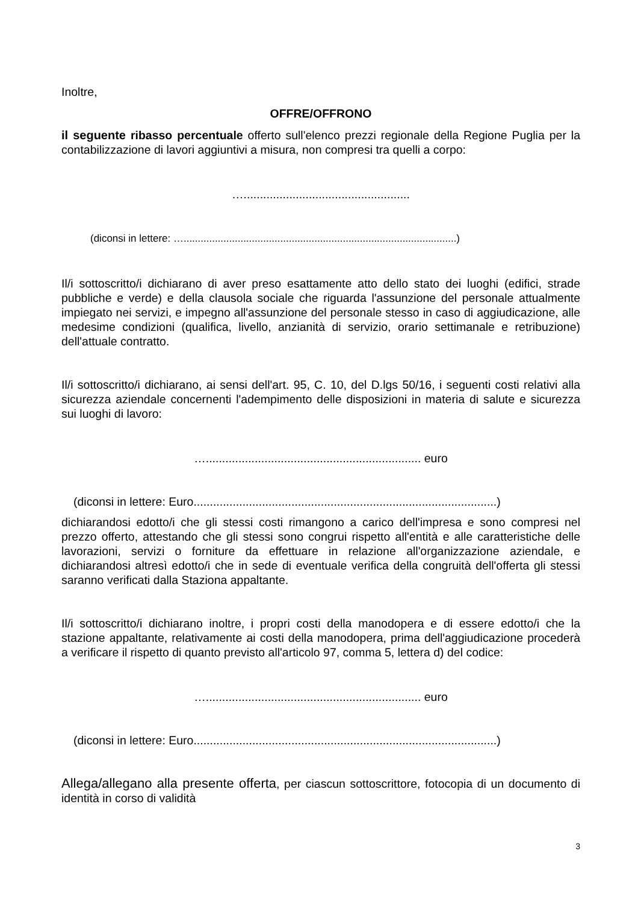Inoltre,
OFFRE/OFFRONO
il seguente ribasso percentuale offerto sull'elenco prezzi regionale della Regione Puglia per la contabilizzazione di lavori aggiuntivi a misura, non compresi tra quelli a corpo:
…...................................................
(diconsi in lettere: …................................................................................................)
Il/i sottoscritto/i dichiarano di aver preso esattamente atto dello stato dei luoghi (edifici, strade pubbliche e verde) e della clausola sociale che riguarda l'assunzione del personale attualmente impiegato nei servizi, e impegno all'assunzione del personale stesso in caso di aggiudicazione, alle medesime condizioni (qualifica, livello, anzianità di servizio, orario settimanale e retribuzione) dell'attuale contratto.
Il/i sottoscritto/i dichiarano, ai sensi dell'art. 95, C. 10, del D.lgs 50/16, i seguenti costi relativi alla sicurezza aziendale concernenti l'adempimento delle disposizioni in materia di salute e sicurezza sui luoghi di lavoro:
….................................................................. euro
(diconsi in lettere: Euro.............................................................................................)
dichiarandosi edotto/i che gli stessi costi rimangono a carico dell'impresa e sono compresi nel prezzo offerto, attestando che gli stessi sono congrui rispetto all'entità e alle caratteristiche delle lavorazioni, servizi o forniture da effettuare in relazione all'organizzazione aziendale, e dichiarandosi altresì edotto/i che in sede di eventuale verifica della congruità dell'offerta gli stessi saranno verificati dalla Staziona appaltante.
Il/i sottoscritto/i dichiarano inoltre, i propri costi della manodopera e di essere edotto/i che la stazione appaltante, relativamente ai costi della manodopera, prima dell'aggiudicazione procederà a verificare il rispetto di quanto previsto all'articolo 97, comma 5, lettera d) del codice:
….................................................................. euro
(diconsi in lettere: Euro.............................................................................................)
Allega/allegano alla presente offerta, per ciascun sottoscrittore, fotocopia di un documento di identità in corso di validità
3